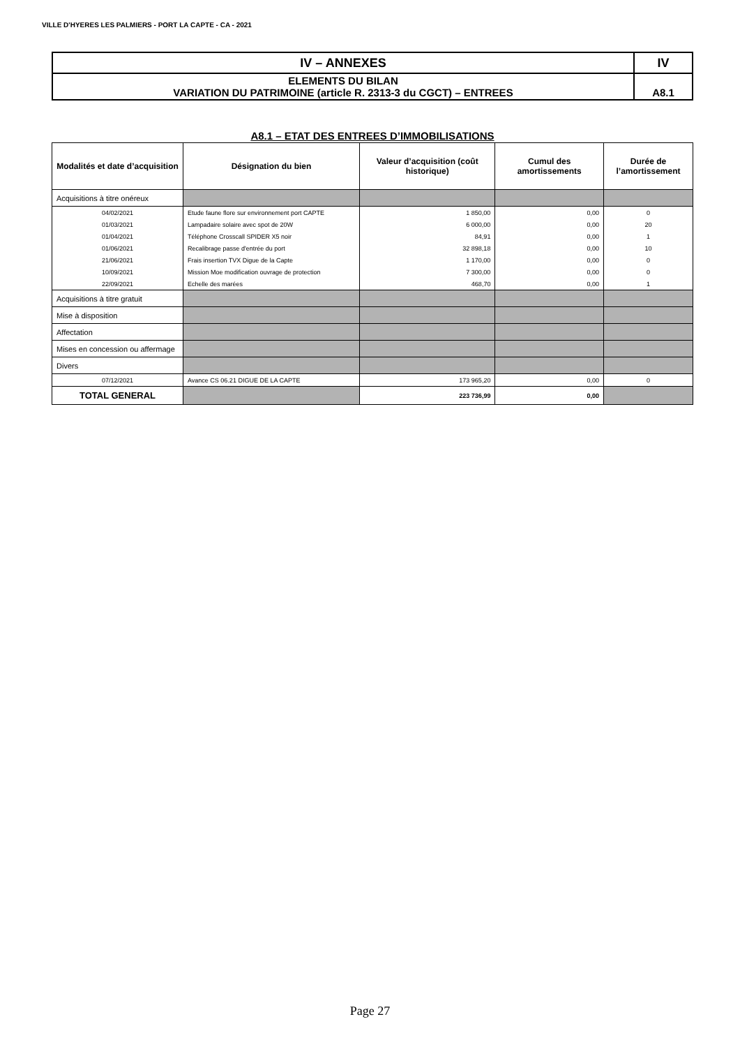VILLE D'HYERES LES PALMIERS - PORT LA CAPTE - CA - 2021
| IV – ANNEXES | IV |
| ELEMENTS DU BILAN VARIATION DU PATRIMOINE (article R. 2313-3 du CGCT) – ENTREES | A8.1 |
A8.1 – ETAT DES ENTREES D’IMMOBILISATIONS
| Modalités et date d’acquisition | Désignation du bien | Valeur d’acquisition (coût historique) | Cumul des amortissements | Durée de l’amortissement |
| --- | --- | --- | --- | --- |
| Acquisitions à titre onéreux | | | | |
| 04/02/2021 | Etude faune flore sur environnement port CAPTE | 1 850,00 | 0,00 | 0 |
| 01/03/2021 | Lampadaire solaire avec spot de 20W | 6 000,00 | 0,00 | 20 |
| 01/04/2021 | Téléphone Crosscall SPIDER X5 noir | 84,91 | 0,00 | 1 |
| 01/06/2021 | Recalibrage passe d'entrée du port | 32 898,18 | 0,00 | 10 |
| 21/06/2021 | Frais insertion TVX Digue de la Capte | 1 170,00 | 0,00 | 0 |
| 10/09/2021 | Mission Moe modification ouvrage de protection | 7 300,00 | 0,00 | 0 |
| 22/09/2021 | Echelle des marées | 468,70 | 0,00 | 1 |
| Acquisitions à titre gratuit | | | | |
| Mise à disposition | | | | |
| Affectation | | | | |
| Mises en concession ou affermage | | | | |
| Divers | | | | |
| 07/12/2021 | Avance CS 06.21 DIGUE DE LA CAPTE | 173 965,20 | 0,00 | 0 |
| TOTAL GENERAL | | 223 736,99 | 0,00 | |
Page 27